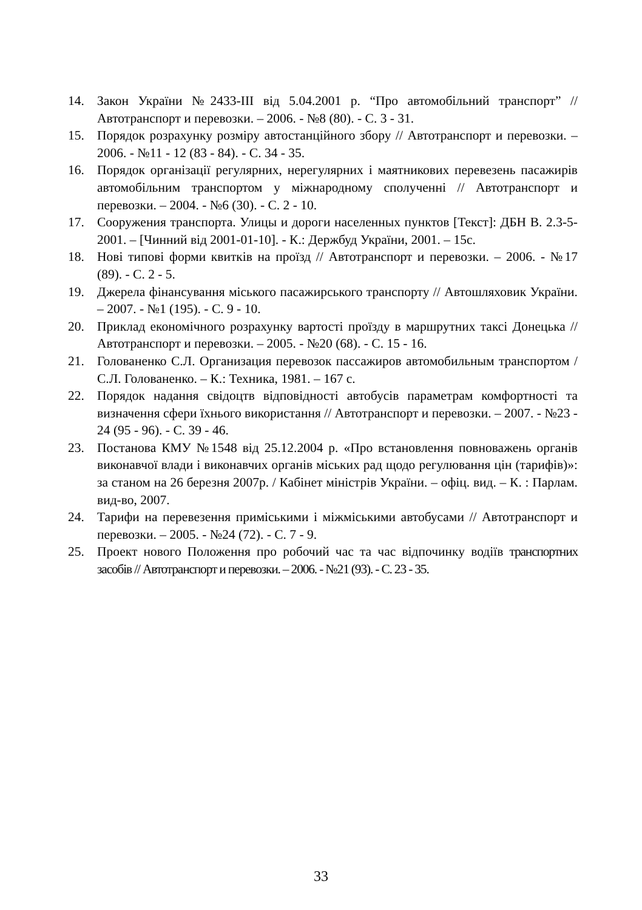14. Закон України №2433-ІІІ від 5.04.2001 р. “Про автомобільний транспорт” // Автотранспорт и перевозки. – 2006. - №8 (80). - С. 3 - 31.
15. Порядок розрахунку розміру автостанційного збору // Автотранспорт и перевозки. – 2006. - №11 - 12 (83 - 84). - С. 34 - 35.
16. Порядок організації регулярних, нерегулярних і маятникових перевезень пасажирів автомобільним транспортом у міжнародному сполученні // Автотранспорт и перевозки. – 2004. - №6 (30). - С. 2 - 10.
17. Сооружения транспорта. Улицы и дороги населенных пунктов [Текст]: ДБН В. 2.3-5-2001. – [Чинний від 2001-01-10]. - К.: Держбуд України, 2001. – 15с.
18. Нові типові форми квитків на проїзд // Автотранспорт и перевозки. – 2006. - №17 (89). - С. 2 - 5.
19. Джерела фінансування міського пасажирського транспорту // Автошляховик України. – 2007. - №1 (195). - С. 9 - 10.
20. Приклад економічного розрахунку вартості проїзду в маршрутних таксі Донецька // Автотранспорт и перевозки. – 2005. - №20 (68). - С. 15 - 16.
21. Голованенко С.Л. Организация перевозок пассажиров автомобильным транспортом / С.Л. Голованенко. – К.: Техника, 1981. – 167 с.
22. Порядок надання свідоцтв відповідності автобусів параметрам комфортності та визначення сфери їхнього використання // Автотранспорт и перевозки. – 2007. - №23 - 24 (95 - 96). - С. 39 - 46.
23. Постанова КМУ №1548 від 25.12.2004 р. «Про встановлення повноважень органів виконавчої влади і виконавчих органів міських рад щодо регулювання цін (тарифів)»: за станом на 26 березня 2007р. / Кабінет міністрів України. – офіц. вид. – К. : Парлам. вид-во, 2007.
24. Тарифи на перевезення приміськими і міжміськими автобусами // Автотранспорт и перевозки. – 2005. - №24 (72). - С. 7 - 9.
25. Проект нового Положення про робочий час та час відпочинку водіїв транспортних засобів // Автотранспорт и перевозки. – 2006. - №21 (93). - С. 23 - 35.
33